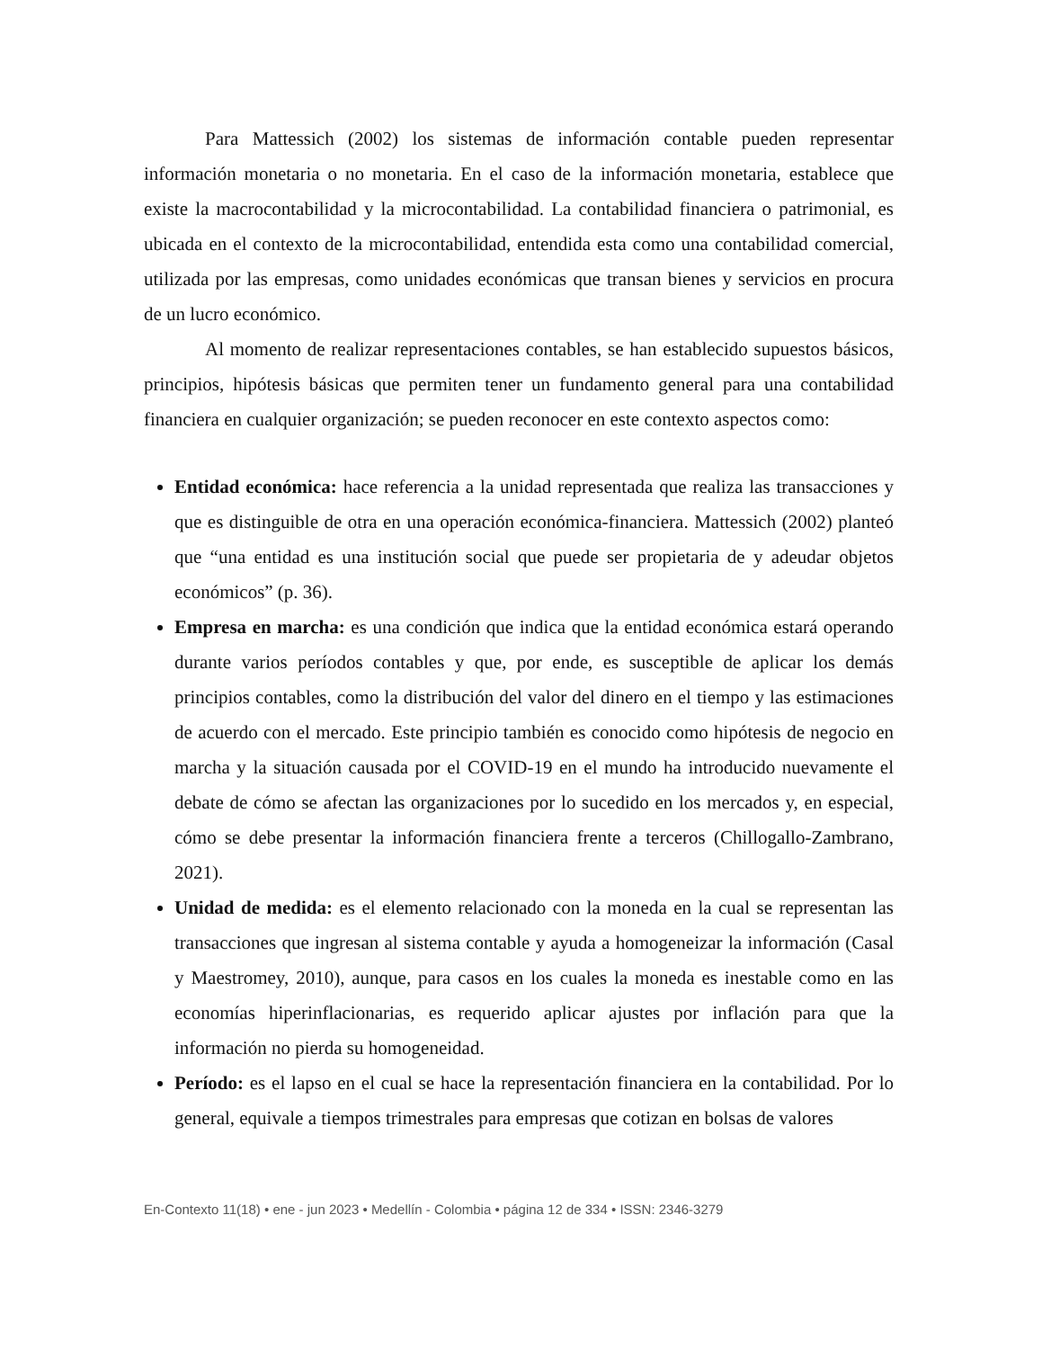Para Mattessich (2002) los sistemas de información contable pueden representar información monetaria o no monetaria. En el caso de la información monetaria, establece que existe la macrocontabilidad y la microcontabilidad. La contabilidad financiera o patrimonial, es ubicada en el contexto de la microcontabilidad, entendida esta como una contabilidad comercial, utilizada por las empresas, como unidades económicas que transan bienes y servicios en procura de un lucro económico.
Al momento de realizar representaciones contables, se han establecido supuestos básicos, principios, hipótesis básicas que permiten tener un fundamento general para una contabilidad financiera en cualquier organización; se pueden reconocer en este contexto aspectos como:
Entidad económica: hace referencia a la unidad representada que realiza las transacciones y que es distinguible de otra en una operación económica-financiera. Mattessich (2002) planteó que “una entidad es una institución social que puede ser propietaria de y adeudar objetos económicos” (p. 36).
Empresa en marcha: es una condición que indica que la entidad económica estará operando durante varios períodos contables y que, por ende, es susceptible de aplicar los demás principios contables, como la distribución del valor del dinero en el tiempo y las estimaciones de acuerdo con el mercado. Este principio también es conocido como hipótesis de negocio en marcha y la situación causada por el COVID-19 en el mundo ha introducido nuevamente el debate de cómo se afectan las organizaciones por lo sucedido en los mercados y, en especial, cómo se debe presentar la información financiera frente a terceros (Chillogallo-Zambrano, 2021).
Unidad de medida: es el elemento relacionado con la moneda en la cual se representan las transacciones que ingresan al sistema contable y ayuda a homogeneizar la información (Casal y Maestromey, 2010), aunque, para casos en los cuales la moneda es inestable como en las economías hiperinflacionarias, es requerido aplicar ajustes por inflación para que la información no pierda su homogeneidad.
Período: es el lapso en el cual se hace la representación financiera en la contabilidad. Por lo general, equivale a tiempos trimestrales para empresas que cotizan en bolsas de valores
En-Contexto 11(18) • ene - jun 2023 • Medellín - Colombia • página 12 de 334 • ISSN: 2346-3279